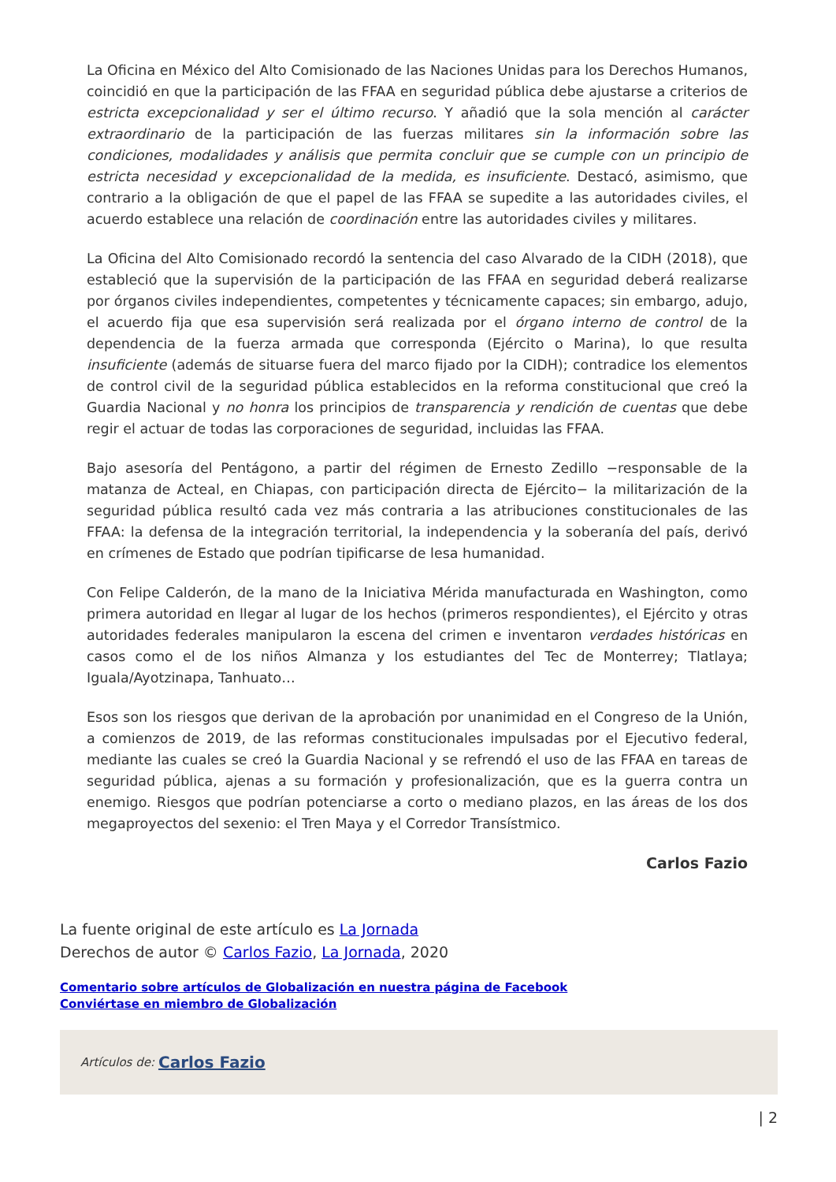La Oficina en México del Alto Comisionado de las Naciones Unidas para los Derechos Humanos, coincidió en que la participación de las FFAA en seguridad pública debe ajustarse a criterios de estricta excepcionalidad y ser el último recurso. Y añadió que la sola mención al carácter extraordinario de la participación de las fuerzas militares sin la información sobre las condiciones, modalidades y análisis que permita concluir que se cumple con un principio de estricta necesidad y excepcionalidad de la medida, es insuficiente. Destacó, asimismo, que contrario a la obligación de que el papel de las FFAA se supedite a las autoridades civiles, el acuerdo establece una relación de coordinación entre las autoridades civiles y militares.
La Oficina del Alto Comisionado recordó la sentencia del caso Alvarado de la CIDH (2018), que estableció que la supervisión de la participación de las FFAA en seguridad deberá realizarse por órganos civiles independientes, competentes y técnicamente capaces; sin embargo, adujo, el acuerdo fija que esa supervisión será realizada por el órgano interno de control de la dependencia de la fuerza armada que corresponda (Ejército o Marina), lo que resulta insuficiente (además de situarse fuera del marco fijado por la CIDH); contradice los elementos de control civil de la seguridad pública establecidos en la reforma constitucional que creó la Guardia Nacional y no honra los principios de transparencia y rendición de cuentas que debe regir el actuar de todas las corporaciones de seguridad, incluidas las FFAA.
Bajo asesoría del Pentágono, a partir del régimen de Ernesto Zedillo −responsable de la matanza de Acteal, en Chiapas, con participación directa de Ejército− la militarización de la seguridad pública resultó cada vez más contraria a las atribuciones constitucionales de las FFAA: la defensa de la integración territorial, la independencia y la soberanía del país, derivó en crímenes de Estado que podrían tipificarse de lesa humanidad.
Con Felipe Calderón, de la mano de la Iniciativa Mérida manufacturada en Washington, como primera autoridad en llegar al lugar de los hechos (primeros respondientes), el Ejército y otras autoridades federales manipularon la escena del crimen e inventaron verdades históricas en casos como el de los niños Almanza y los estudiantes del Tec de Monterrey; Tlatlaya; Iguala/Ayotzinapa, Tanhuato…
Esos son los riesgos que derivan de la aprobación por unanimidad en el Congreso de la Unión, a comienzos de 2019, de las reformas constitucionales impulsadas por el Ejecutivo federal, mediante las cuales se creó la Guardia Nacional y se refrendó el uso de las FFAA en tareas de seguridad pública, ajenas a su formación y profesionalización, que es la guerra contra un enemigo. Riesgos que podrían potenciarse a corto o mediano plazos, en las áreas de los dos megaproyectos del sexenio: el Tren Maya y el Corredor Transístmico.
Carlos Fazio
La fuente original de este artículo es La Jornada
Derechos de autor © Carlos Fazio, La Jornada, 2020
Comentario sobre artículos de Globalización en nuestra página de Facebook
Conviértase en miembro de Globalización
Artículos de: Carlos Fazio
| 2